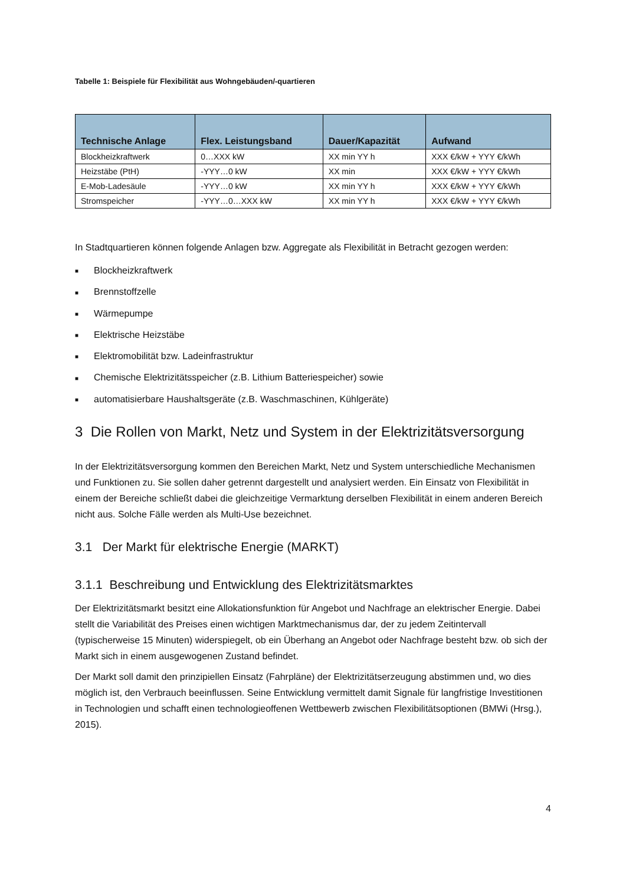Tabelle 1: Beispiele für Flexibilität aus Wohngebäuden/-quartieren
| Technische Anlage | Flex. Leistungsband | Dauer/Kapazität | Aufwand |
| --- | --- | --- | --- |
| Blockheizkraftwerk | 0…XXX kW | XX min YY h | XXX €/kW + YYY €/kWh |
| Heizstäbe (PtH) | -YYY…0 kW | XX min | XXX €/kW + YYY €/kWh |
| E-Mob-Ladesäule | -YYY…0 kW | XX min YY h | XXX €/kW + YYY €/kWh |
| Stromspeicher | -YYY…0…XXX kW | XX min YY h | XXX €/kW + YYY €/kWh |
In Stadtquartieren können folgende Anlagen bzw. Aggregate als Flexibilität in Betracht gezogen werden:
■ Blockheizkraftwerk
■ Brennstoffzelle
■ Wärmepumpe
■ Elektrische Heizstäbe
■ Elektromobilität bzw. Ladeinfrastruktur
■ Chemische Elektrizitätsspeicher (z.B. Lithium Batteriespeicher) sowie
■ automatisierbare Haushaltsgeräte (z.B. Waschmaschinen, Kühlgeräte)
3 Die Rollen von Markt, Netz und System in der Elektrizitätsversorgung
In der Elektrizitätsversorgung kommen den Bereichen Markt, Netz und System unterschiedliche Mechanismen und Funktionen zu. Sie sollen daher getrennt dargestellt und analysiert werden. Ein Einsatz von Flexibilität in einem der Bereiche schließt dabei die gleichzeitige Vermarktung derselben Flexibilität in einem anderen Bereich nicht aus. Solche Fälle werden als Multi-Use bezeichnet.
3.1 Der Markt für elektrische Energie (MARKT)
3.1.1 Beschreibung und Entwicklung des Elektrizitätsmarktes
Der Elektrizitätsmarkt besitzt eine Allokationsfunktion für Angebot und Nachfrage an elektrischer Energie. Dabei stellt die Variabilität des Preises einen wichtigen Marktmechanismus dar, der zu jedem Zeitintervall (typischerweise 15 Minuten) widerspiegelt, ob ein Überhang an Angebot oder Nachfrage besteht bzw. ob sich der Markt sich in einem ausgewogenen Zustand befindet.
Der Markt soll damit den prinzipiellen Einsatz (Fahrpläne) der Elektrizitätserzeugung abstimmen und, wo dies möglich ist, den Verbrauch beeinflussen. Seine Entwicklung vermittelt damit Signale für langfristige Investitionen in Technologien und schafft einen technologieoffenen Wettbewerb zwischen Flexibilitätsoptionen (BMWi (Hrsg.), 2015).
4